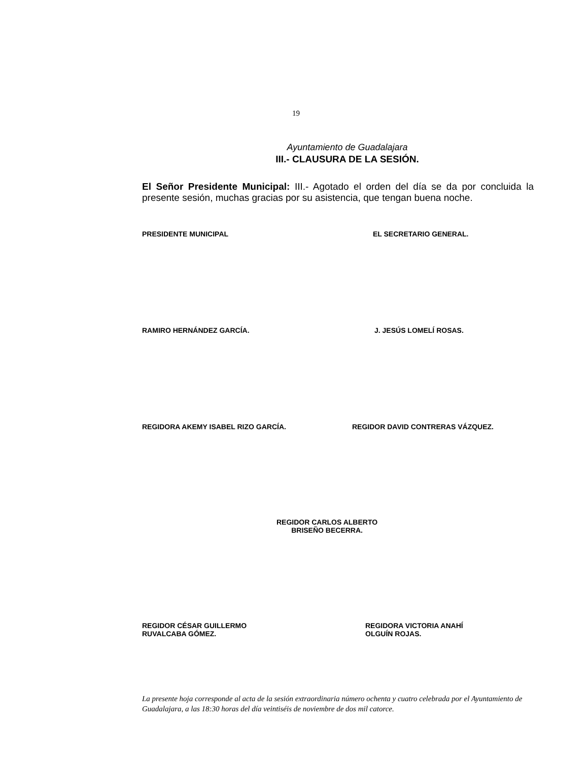19
Ayuntamiento de Guadalajara
III.- CLAUSURA DE LA SESIÓN.
El Señor Presidente Municipal: III.- Agotado el orden del día se da por concluida la presente sesión, muchas gracias por su asistencia, que tengan buena noche.
PRESIDENTE MUNICIPAL EL SECRETARIO GENERAL.
RAMIRO HERNÁNDEZ GARCÍA. J. JESÚS LOMELÍ ROSAS.
REGIDORA AKEMY ISABEL RIZO GARCÍA. REGIDOR DAVID CONTRERAS VÁZQUEZ.
REGIDOR CARLOS ALBERTO
BRISEÑO BECERRA.
REGIDOR CÉSAR GUILLERMO
RUVALCABA GÓMEZ.
REGIDORA VICTORIA ANAHÍ
OLGUÍN ROJAS.
La presente hoja corresponde al acta de la sesión extraordinaria número ochenta y cuatro celebrada por el Ayuntamiento de Guadalajara, a las 18:30 horas del día veintiséis de noviembre de dos mil catorce.